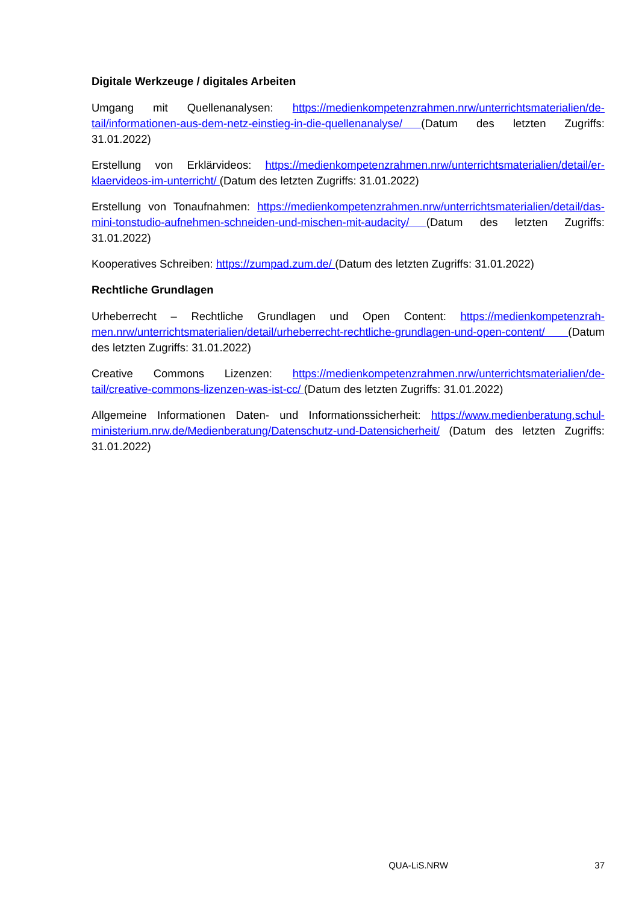Digitale Werkzeuge / digitales Arbeiten
Umgang mit Quellenanalysen: https://medienkompetenzrahmen.nrw/unterrichtsmaterialien/de­tail/informationen-aus-dem-netz-einstieg-in-die-quellenanalyse/ (Datum des letzten Zugriffs: 31.01.2022)
Erstellung von Erklärvideos: https://medienkompetenzrahmen.nrw/unterrichtsmaterialien/detail/er­klaervideos-im-unterricht/ (Datum des letzten Zugriffs: 31.01.2022)
Erstellung von Tonaufnahmen: https://medienkompetenzrahmen.nrw/unterrichtsmaterialien/de­tail/das-mini-tonstudio-aufnehmen-schneiden-und-mischen-mit-audacity/ (Datum des letzten Zu­griffs: 31.01.2022)
Kooperatives Schreiben: https://zumpad.zum.de/ (Datum des letzten Zugriffs: 31.01.2022)
Rechtliche Grundlagen
Urheberrecht – Rechtliche Grundlagen und Open Content: https://medienkompetenzrah­men.nrw/unterrichtsmaterialien/detail/urheberrecht-rechtliche-grundlagen-und-open-content/ (Da­tum des letzten Zugriffs: 31.01.2022)
Creative Commons Lizenzen: https://medienkompetenzrahmen.nrw/unterrichtsmaterialien/de­tail/creative-commons-lizenzen-was-ist-cc/ (Datum des letzten Zugriffs: 31.01.2022)
Allgemeine Informationen Daten- und Informationssicherheit: https://www.medienberatung.schul­ministerium.nrw.de/Medienberatung/Datenschutz-und-Datensicherheit/ (Datum des letzten Zu­griffs: 31.01.2022)
QUA-LiS.NRW 37